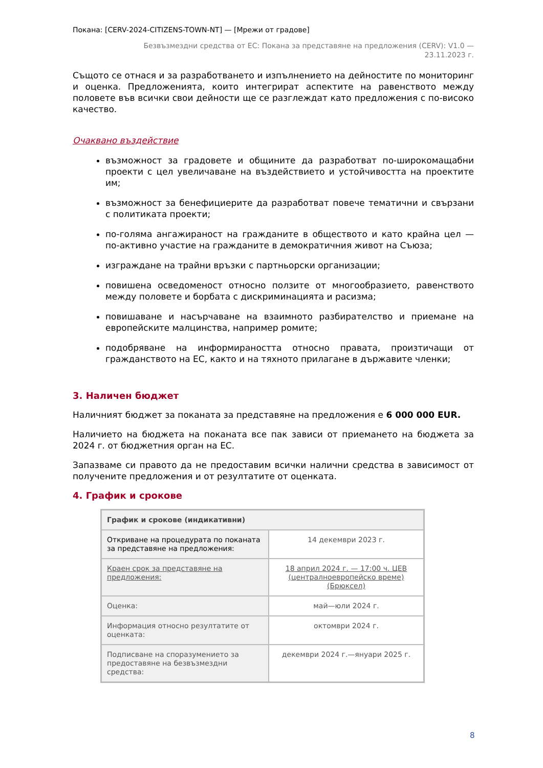Покана: [CERV-2024-CITIZENS-TOWN-NT] — [Мрежи от градове]
Безвъзмездни средства от ЕС: Покана за представяне на предложения (CERV): V1.0 —
23.11.2023 г.
Същото се отнася и за разработването и изпълнението на дейностите по мониторинг и оценка. Предложенията, които интегрират аспектите на равенството между половете във всички свои дейности ще се разглеждат като предложения с по-високо качество.
Очаквано въздействие
възможност за градовете и общините да разработват по-широкомащабни проекти с цел увеличаване на въздействието и устойчивостта на проектите им;
възможност за бенефициерите да разработват повече тематични и свързани с политиката проекти;
по-голяма ангажираност на гражданите в обществото и като крайна цел — по-активно участие на гражданите в демократичния живот на Съюза;
изграждане на трайни връзки с партньорски организации;
повишена осведоменост относно ползите от многообразието, равенството между половете и борбата с дискриминацията и расизма;
повишаване и насърчаване на взаимното разбирателство и приемане на европейските малцинства, например ромите;
подобряване на информираността относно правата, произтичащи от гражданството на ЕС, както и на тяхното прилагане в държавите членки;
3. Наличен бюджет
Наличният бюджет за поканата за представяне на предложения е 6 000 000 EUR.
Наличието на бюджета на поканата все пак зависи от приемането на бюджета за 2024 г. от бюджетния орган на ЕС.
Запазваме си правото да не предоставим всички налични средства в зависимост от получените предложения и от резултатите от оценката.
4. График и срокове
| График и срокове (индикативни) | |
| --- | --- |
| Откриване на процедурата по поканата за представяне на предложения: | 14 декември 2023 г. |
| Краен срок за представяне на предложения: | 18 април 2024 г. — 17:00 ч. ЦЕВ (централноевропейско време) (Брюксел) |
| Оценка: | май—юли 2024 г. |
| Информация относно резултатите от оценката: | октомври 2024 г. |
| Подписване на споразумението за предоставяне на безвъзмездни средства: | декември 2024 г.—януари 2025 г. |
8